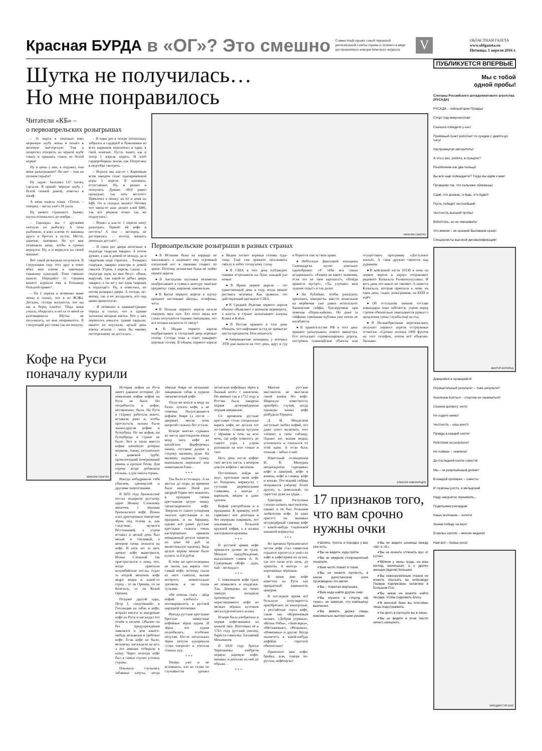Красная БУРДА в «ОГ»? Это смешно Совместный проект самой тиражной региональной газеты страны и лучшего в мире русскоязычного юмористического журнала V ОБЛАСТНАЯ ГАЗЕТА
www.oblgazeta.ru
Пятница, 1 апреля 2016 г.
Шутка не получилась…
Но мне понравилось
Читатели «КБ» –
о первоапрельских розыгрышах
– 31 марта я тихонько взял норковую шубу жены и пошёл в меховую мастерскую. Там я попросил отпороть на чёрной шубе спину и пришить спину из белой норки!
Ну и цены у них, я подумал, они меня разыгрывают! Но нет – они на полном серьёзе!
Ну ладно. Заплатил 137 тысяч, сделали. Я принёс чёрную шубу с белой спиной домой, повесил в шкаф.
А жена надела плащ. «Тепло, – говорит, – весна уже!» И ушла.
Ну ничего страшного. Значит, шутка отложилась до ноября…
– Однажды мы с друзьями поехали на рыбалку. А пока рыбачили, я взял ключи от машины друга и бросил в кусты. Место, конечно, запомнил. Но тут мне позвонила жена, чтобы я срочно вернулся. Ну, я и вернулся на своей машине.
Вот такой розыгрыш получился. В следующем году этот друг в ответ вбил мои ключи в замочную скважину кувалдой. Тоже смешно вышло. Передайте со страниц вашего журнала ему в больницу большой привет!..
– На 1 апреля я позвонил маме жены и сказал, что я из ЖЭКа. Дескать, соседи жалуются, что вы им в борщ плюёте. Тёща меня узнала, обиделась и несла со мной не разговаривала. Шутка не получилась, но мне понравилось. В следующий раз снова так же пошучу.
– Я один раз в театре потихоньку забрался в гардероб и бумажники из всех карманов переложил в один, в свой, конечно. Пусть знают, как в театр 1 апреля ходить. И чтоб гардеробщицы знали, как Петросяна в подсобке смотреть…
– Играли мы как-то с Карповым всем заводом сеанс одновременной игры 1 апреля. В шахматы, естественно. Ну, и решил я пошутить. Думаю: «Всё равно проиграю, так хоть весело!» Приклеил я пешку на е2 и коня на Бф6. Ох и скандал вышел! Потому что завод-то наш делает клей БФ6, так все решили точно так же подшутить!..
– Решил я как-то 1 апреля жену разыграть. Принёс ей кофе в постель! А она – молодец, не растерялась – из-под матраса печеньки достаёт!..
– Я один раз двери железные в подъезде снаружи заварил. А потом думаю, а как я домой-то попаду, да и сварочник надо спрятать… Разварил снаружи, заварил изнутри и домой смылся. Утром, 1 апреля, слышу – в подъезде шум, ко мне бегут: «Ваня, выручай, там какой-то дебил дверь заварил, а ты же у нас один сварщик в подъезде!». Ну, я помолчал, но потом разварил двери. А соседи, по-моему, так и не догадались, кто над ними прикололся!..
– Я позвонил в администрацию города и сказал, что в здании заложена мощная взятка. Вот у них переполох начался: здание закрыли, никого не впускали, целый день взятку искали – лишь бы никому постороннему не досталась…
МАКСИМ СМАГИН
Первоапрельские розыгрыши в разных странах
●В Испании быка на корриде не закалывают, а надевают ему огромный клоунский нос и пинками гоняют по арене. Поэтому испанские быки не любят первое апреля.
●В Австралии шутники незаметно подбрасывают в сумки к кенгуру тяжёлые предметы: гири, кирпичи, наковальни.
●В Китае первого апреля в шутку продают настоящие айподы, телефоны, часы.
●В Польше первого апреля нельзя говорить звук «ш». Без этого звука все слова получаются такими смешными, что все поляки катаются со смеху!
●В Индии первого апреля подбрасывают в соседский двор коровью голову. Соседи тоже в ответ швыряют коровью голову. В общем, первого апреля в Индии летают коровьи головы туда-сюда. Ещё там принято заталкивать свёклу в хобот соседскому слону.
●В США в этот день публикуют снимки астронавтов на Луне, каждый раз новые.
●В Иране первое апреля – это единственный день в году, когда можно рисовать человека. Как правило, это действующий президент США.
●В Средней Родезии первого апреля обычно объявляют о военном перевороте, а власть в стране захватывают клоуны Клика и Клёпа.
●В России принято в этот день обещать, что инфляция за год не превысит шести процентов. Или жениться.
●Американские женщины, у которых ЭТИ дни выпали на этот день, идут в суд и борются там за свои права.
●Небогатые фантазией женщины Скипидарска шутят довольно однообразно: «У тебя вся спина исцарапана!», «Размер не имеет значения, если это не твоя зарплата!», «Пойди принеси мусор!», «Ты улучшил мои худшие годы!» и так далее.
●На Рублёвке, чтобы разыграть прохожих, юмористы вместо кошельков на верёвочке уже давно используют банковские сейфы, буксируемые при помощи «Порш-кайена». Но даже за сейфами тамошняя публика уже почти не нагибается.
●В правительстве РФ в этот день принято разыгрывать нового министра. Его посылают отремонтировать дороги, построить олимпийские объекты или осуществить программу «Доступное жильё». А сами дружно смеются над дурачком.
●В войсковой части 10130 в ночь на первое апреля в караул отправляют рядового Казыгыла Рахматкукуллина. И весь день его никто не сменяет. А невеста Казыгыла, которая приехала к нему на один день, сидит, разыгранная, на КПП и ждёт.
●Об остальном личном составе командиры тоже заботятся: утром перед строем обязательно зачитывается приказ о продлении срока службы ещё на год.
●В Великобритании королева-мать получает первого апреля остроумные эсэмэски: «Срочно положи 1000 фунтов на этот телефон, потом всё объясню. Уильям».
Кофе на Руси
поначалу курили
МАКСИМ СМАГИН
История кофия на Руси имеет давнюю историю. До появления кофия кофия на Руси не было. Но потребность в кофее, несомненно, была. На Руси в старину работали много, вставали рано и, чтобы проснуться, нужны были чашка-другая кофия и бутерброд. Но ни кофия, ни бутерброда в стране не было. Вот и пили вместо кофия копчёную дочерна морковь, тыкву, засушенную в дымовой трубе, прошлогодний почерневший ревень и прочую ботву. Для горечи везде добавляли полынь, а для запаха герань.
Иногда взбадривали себя убитнем, хреновухой и другими энергетиками.
В 1655 году бразильские послы подарили русскому царю Иоанну Сложному мешочек с зёрнами бразильского кофе. Иоанн клал драгоценные заморские зёрна под голову и, как следствие, мучился бессонницей, а утром вставал и целый день был вялый и сонливый, а вечером снова ложился на кофе. И хотя лет за пять аромат кофе выветрился, Иоанн Сложный так пристрастился к нему, что, когда приехали колумбийские послы, отдал за второй мешочек кофе ведро водки и какой-то город – то ли Орешек, то ли Козельск, то ли Козий Орешек.
Позднее другой царь, Петр I, «подсевший» в Голландии на табак и кофе, всерьёз взялся за внедрение кофе на Руси и насаждал его огнём и песком. Обычно он без предупреждения заявлялся в дом какого-нибудь вельможи и требовал кофе. Если кофе не было, вельможу насаждали на кол, а его имение отбирали в казну. Через полгода кофе был в самых глухих уголках страны.
Поначалу случались забавные казусы, когда тёмные бояре по незнанию заваривали табак и курили свежемолотый кофе.
Тогда же вошло в моду на балах лузгать кофе, а не семечки. Налузгавшиеся кофием бояре (а после – дворяне) могли ночь напролёт скакать без устали.
Вскоре многие гурманы из числа аристократов взяли моду пить кофе из китайских фарфоровых чашек, отставив далеко в сторону мизинец руки. На мизинец надевали сушку, нанизывали пирожное или наматывали блин…
* * *
Так было в столицах. А на местах до поры до времени было иначе. Иной раз щедрый барин мог выкатить в праздник своим крестьянам целую чашку свежесваренного кофе. Энергии от такого угощения хватало крестьянам и на праздник, и на барщину, однако всё равно русские крестьяне сначала очень настороженно приняли невиданный доселе напиток по цене 60 руб. за малюсенькую чашечку. Ведь целую корову можно было купить за 0,4 рубля.
К тому же простолюдины не знали, как варить этот самый кофе, поэтому гнали из него самогон, выпив которого, моментально трезвели и не спали сутками.
«Не хочешь спать – айда кофий хлебать!» – поговаривалось в русской народной поговорке.
Иногда русские крестьяне бросали невкусные кофейные зёрна курам. И зёрна эти курам полюбились, особенно петухам. После нескольких зёрен петухи кукарекали сутки напролёт и топтали сонных кур.
* * *
Теперь уже и не вспомнить, кто из селян по случайности уронил несколько кофейных зёрен в банный котёл с кипятком. Но именно так в 1712 году в России была заварена первая десятивёдерная порция американо.
Со временем русские крестьяне стали специально варить кофе, но делали это по-своему: ставили чугунок с зёрнами в печь на всю ночь, где кофе томилось до самого утра, а утром разливали на всю семью и скот.
Весь день после кофею скот весело пасся, а вечером доился кофеем с молоком.
Постепенно, войдя во вкус, крестьяне пили кофе из блюдечек, вприкуску с густыми деревенскими сливками, а иногда с вареньем, мёдом и даже хреном.
Кофий употребляли и в праздники. К примеру, чтоб гармонист мог допоздна и без перерыва наяривать, его накачивали большой кружкой кофия, а в штаны наталкивали крапивы.
* * *
В русской армии кофе прижился далеко не сразу. Мешало предубеждение, высказанное самим А. В. Суворовым: «Кофе – дура, чай – молодца!»
* * *
С появлением кофе сразу же появились и подделки. Так, Демидовы на своих заводах наладили производство нерастворимого кофе из мелких чёрных кусочков металлургического шлака.
Вскоре была изобретена и первая кофе-машина на конной тяге. Изготовил её в 1763 году русский умелец, бариста-самоучка Евлампий Мокачинов.
В 1820 году братья Черепановы изобрели первую паровую кофе-машину и доехали на ней до обрыва…
* * *
Многие русские мыслители не мыслили своей жизни без кофе. Широкую известность приобрёл случай, когда однажды чашка кофе разбудила Герцена.
Д. И. Менделеев настолько любил кофий, что даже хотел включить этот элемент в свою таблицу. Однако же, выпив водки, успокоился и отказался от этой идеи. А если быть точным – забыл о ней.
Известный селекционер И. В. Мичурин неоднократно скрещивал кофе и цикорий, кофе и ячмень, кофе и сливки, кофе и коньяк. Последний гибрид понравился учёному более других, и, довольный, он скрестил руки на груди…
Григория Распутина сложно назвать мыслителем, однако и он был большим любителем кофе. За один присест он выпивал полуведёрный самовар кофе с какой-нибудь сладенькой княжной вприкуску.
* * *
Во времена брежневского застоя кофе стал символом горького протеста и ушёл из кафе и кафетериев на кухни, где его пили всю ночь, до хрипоты. А иногда – до коричневых чёртиков.
В наши дни кофе известен на Руси как прекрасный заменитель цикория.
В последнее время всё большую популярность приобретают не импортные, а российские сорта кофе, такие как «Коричневый налив», «Добрая утрянка», «Козьи бобы», «Заполярка», «Москвачино», «Рязаника», «Ячменика» и другие. Когда окажетесь в какой-нибудь кофейне – спросите обязательно!
Приятного вам кофе-брейка, или, говоря по-русски, кофепаузы!
АЛЕКСЕЙ КИВОКУРЦЕВ
17 признаков того, что вам срочно нужны очки
✔Шляпа, трость и бородка у вас уже есть.
✔Вы не видите, куда прёте.
✔Вы не увидели стопроцентный пенальти.
✔Вам часто плюют в глаза.
✔Вы не можете прочесть, в каком дагестанском селе произведено это виски.
✔Вы – пожилая мартышка.
✔Вам надо найти другие очки.
✔Вы играете в «Уорлд оф тэнкс», не замечая, что компьютер выключен.
✔Вы вяжете, держа спицы максимально вытянутыми руками.
✔Вы не видите разницы между «Ш» и «Б».
✔Вы не можете отличить мух от котлет.
✔Вблизи у жены грудь, на ваш взгляд, маленькая, а у других женщин (вдали) большая.
✔Вы невооружённым глазом не можете отыскать на небосводе Первую Карликовую галактику в Большом Псе.
✔Вы никак не можете найти гвоздик, чтобы подковать блоху.
✔В женской бане вы способны лишь подслушивать.
✔На фото в паспорте вы в очках.
✔Вы не видите в этом тексте ничего смешного.
ПУБЛИКУЕТСЯ ВПЕРВЫЕ
Мы с тобой
одной пробы!
Слоганы Российского антидопингового агентства (РУСАДА)
РУСАДА – лаборатория Правды!
Спорт под микроскопом!
Сначала победите у нас!
Приёмный пункт работает по средам с девяти до часу!
Ниспровергая авторитеты!
А что у вас, ребята, в пузырях?
Разоблачим как два пальца!
Вы всё ещё побеждаете? Тогда мы идём к вам!
Проверим так, что пальчики оближешь!
Сдай, что должно, и будь, что будет!
Пусть победит честнейший!
Честность высшей пробы!
Взболтать, но не смешивать!
Что имеем – не храним! Выливаем сразу!
Специалисты высокой дисквалификации!
ВИКТОР БОГОРАД
Доверяйся и проверяйся!
Отрицательный результат – тоже результат!
Анализов бояться – спортом не заниматься!
Скажем допингу: нету!
Не ходите мимо!
Честность – наш крест!
Правда в каждой капле!
Работаем на результат!
Не пойман – чемпион!
До последней капли совести!
Мы – за разрешённый допинг!
В каждой пробирке – совесть!
И гормоны роста, и мельдоний
Надо аккуратно принимать…
Подельники рекордов!
Наше молчание – золото!
Знаем победу на вкус!
В малых каплях – многие медали!
Нам всё – божья роса!
АРКАДИЙ ГУРСКИЙ